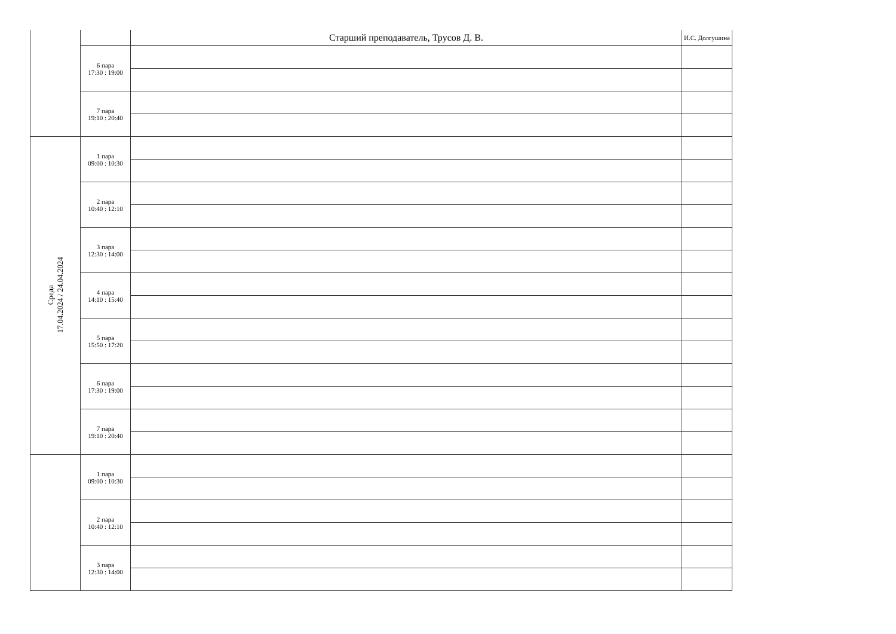| | | Старший преподаватель, Трусов Д. В. | И.С. Долгушина |
| | 6 пара 17:30 : 19:00 | | |
| | 7 пара 19:10 : 20:40 | | |
| Среда 17.04.2024 / 24.04.2024 | 1 пара 09:00 : 10:30 | | |
| | 2 пара 10:40 : 12:10 | | |
| | 3 пара 12:30 : 14:00 | | |
| | 4 пара 14:10 : 15:40 | | |
| | 5 пара 15:50 : 17:20 | | |
| | 6 пара 17:30 : 19:00 | | |
| | 7 пара 19:10 : 20:40 | | |
| | 1 пара 09:00 : 10:30 | | |
| | 2 пара 10:40 : 12:10 | | |
| | 3 пара 12:30 : 14:00 | | |